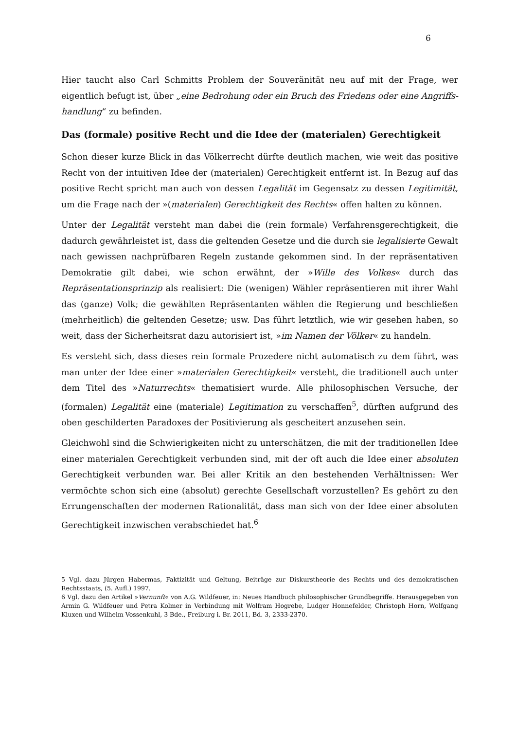6
Hier taucht also Carl Schmitts Problem der Souveränität neu auf mit der Frage, wer eigentlich befugt ist, über „eine Bedrohung oder ein Bruch des Friedens oder eine Angriffs­handlung“ zu befinden.
Das (formale) positive Recht und die Idee der (materialen) Gerechtigkeit
Schon dieser kurze Blick in das Völkerrecht dürfte deutlich machen, wie weit das po­sitive Recht von der intuitiven Idee der (materialen) Gerechtigkeit entfernt ist. In Be­zug auf das positive Recht spricht man auch von dessen Legalität im Gegensatz zu des­sen Legitimität, um die Frage nach der »(materialen) Gerechtigkeit des Rechts« offen halten zu können.
Unter der Legalität versteht man dabei die (rein formale) Verfahrensgerechtigkeit, die dadurch gewährleistet ist, dass die geltenden Gesetze und die durch sie legalisierte Ge­walt nach gewissen nachprüfbaren Regeln zustande gekommen sind. In der repräsen­tativen Demokratie gilt dabei, wie schon erwähnt, der »Wille des Volkes« durch das Repräsentationsprinzip als realisiert: Die (wenigen) Wähler repräsentieren mit ihrer Wahl das (ganze) Volk; die gewählten Repräsentanten wählen die Regierung und be­schließen (mehrheitlich) die geltenden Gesetze; usw. Das führt letztlich, wie wir gese­hen haben, so weit, dass der Sicherheitsrat dazu autorisiert ist, »im Namen der Völker« zu handeln.
Es versteht sich, dass dieses rein formale Prozedere nicht automatisch zu dem führt, was man unter der Idee einer »materialen Gerechtigkeit« versteht, die traditionell auch unter dem Titel des »Naturrechts« thematisiert wurde. Alle philosophischen Versuche, der (formalen) Legalität eine (materiale) Legitimation zu verschaffen<sup>5</sup>, dürften aufgrund des oben geschilderten Paradoxes der Positivierung als gescheitert anzusehen sein.
Gleichwohl sind die Schwierigkeiten nicht zu unterschätzen, die mit der traditionellen Idee einer materialen Gerechtigkeit verbunden sind, mit der oft auch die Idee einer absoluten Gerechtigkeit verbunden war. Bei aller Kritik an den bestehenden Verhält­nissen: Wer vermöchte schon sich eine (absolut) gerechte Gesellschaft vorzustellen? Es gehört zu den Errungenschaften der modernen Rationalität, dass man sich von der Idee einer absoluten Gerechtigkeit inzwischen verabschiedet hat.<sup>6</sup>
5 Vgl. dazu Jürgen Habermas, Faktizität und Geltung, Beiträge zur Diskurstheorie des Rechts und des demokratischen Rechtsstaats, (5. Aufl.) 1997.
6 Vgl. dazu den Artikel »Vernunft« von A.G. Wildfeuer, in: Neues Handbuch philosophischer Grund­begriffe. Herausgegeben von Armin G. Wildfeuer und Petra Kolmer in Verbindung mit Wolfram Ho­grebe, Ludger Honnefelder, Christoph Horn, Wolfgang Kluxen und Wilhelm Vossenkuhl, 3 Bde., Frei­burg i. Br. 2011, Bd. 3, 2333-2370.